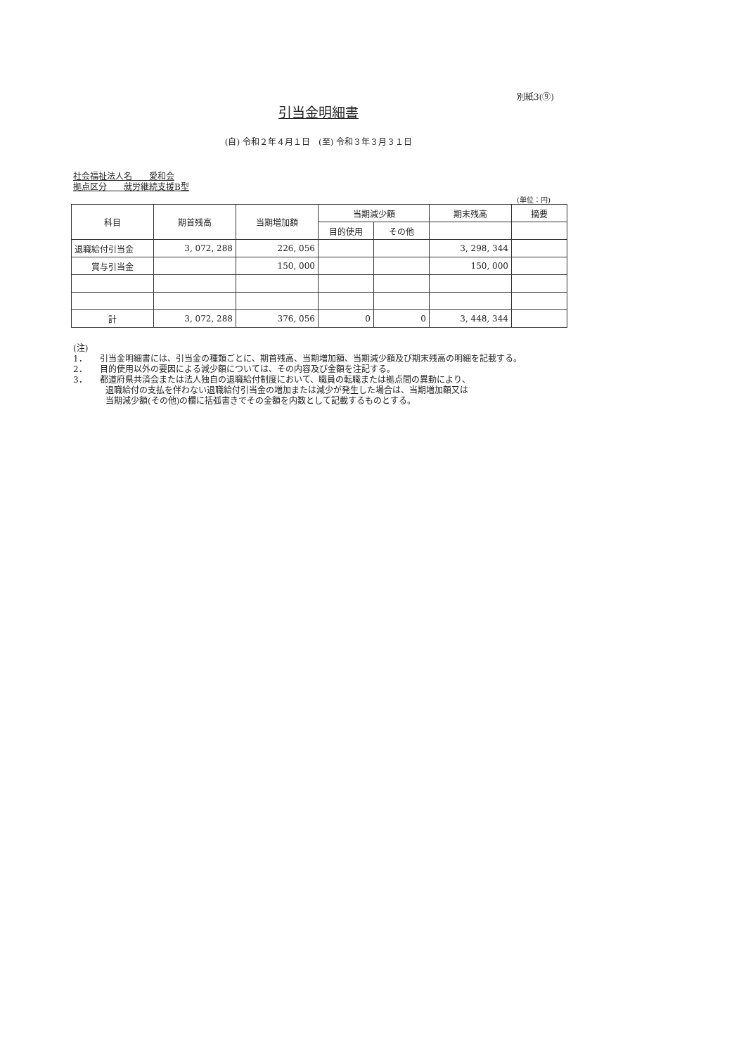別紙3(⑨)
引当金明細書
(自) 令和２年４月１日　(至) 令和３年３月３１日
社会福祉法人名　　愛和会
拠点区分　　就労継続支援B型
(単位：円)
| 科目 | 期首残高 | 当期増加額 | 当期減少額 | | 期末残高 | 摘要 |
| --- | --- | --- | --- | --- | --- | --- |
| | | | 目的使用 | その他 | | |
| 退職給付引当金 | 3, 072, 288 | 226, 056 | | | 3, 298, 344 | |
| 賞与引当金 | | 150, 000 | | | 150, 000 | |
| 計 | 3, 072, 288 | 376, 056 | 0 | 0 | 3, 448, 344 | |
(注)
1．　　引当金明細書には、引当金の種類ごとに、期首残高、当期増加額、当期減少額及び期末残高の明細を記載する。
2．　　目的使用以外の要因による減少額については、その内容及び金額を注記する。
3．　　都道府県共済会または法人独自の退職給付制度において、職員の転職または拠点間の異動により、
退職給付の支払を伴わない退職給付引当金の増加または減少が発生した場合は、当期増加額又は
当期減少額(その他)の欄に括弧書きでその金額を内数として記載するものとする。